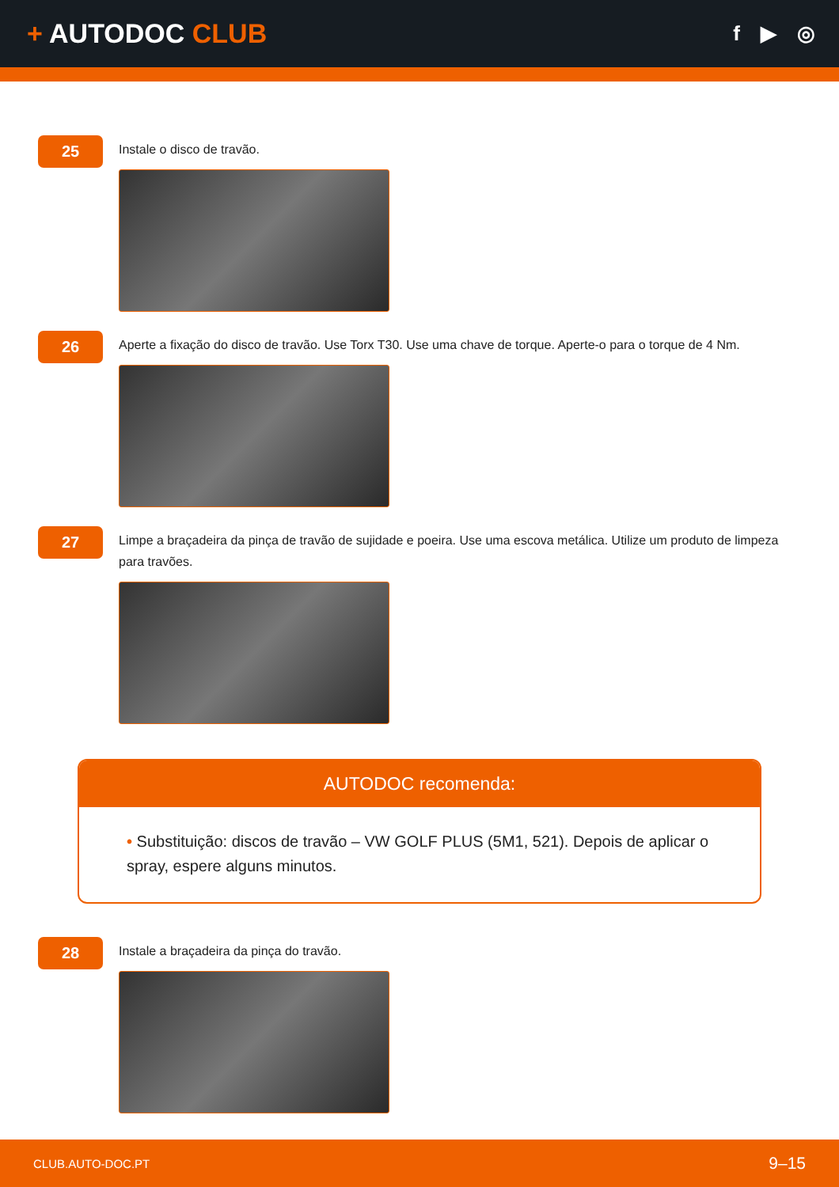+ AUTODOC CLUB
f ▶ ◎
25
Instale o disco de travão.
26
Aperte a fixação do disco de travão. Use Torx T30. Use uma chave de torque. Aperte-o para o torque de 4 Nm.
27
Limpe a braçadeira da pinça de travão de sujidade e poeira. Use uma escova metálica. Utilize um produto de limpeza para travões.
AUTODOC recomenda:
• Substituição: discos de travão – VW GOLF PLUS (5M1, 521). Depois de aplicar o spray, espere alguns minutos.
28
Instale a braçadeira da pinça do travão.
CLUB.AUTO-DOC.PT 9–15